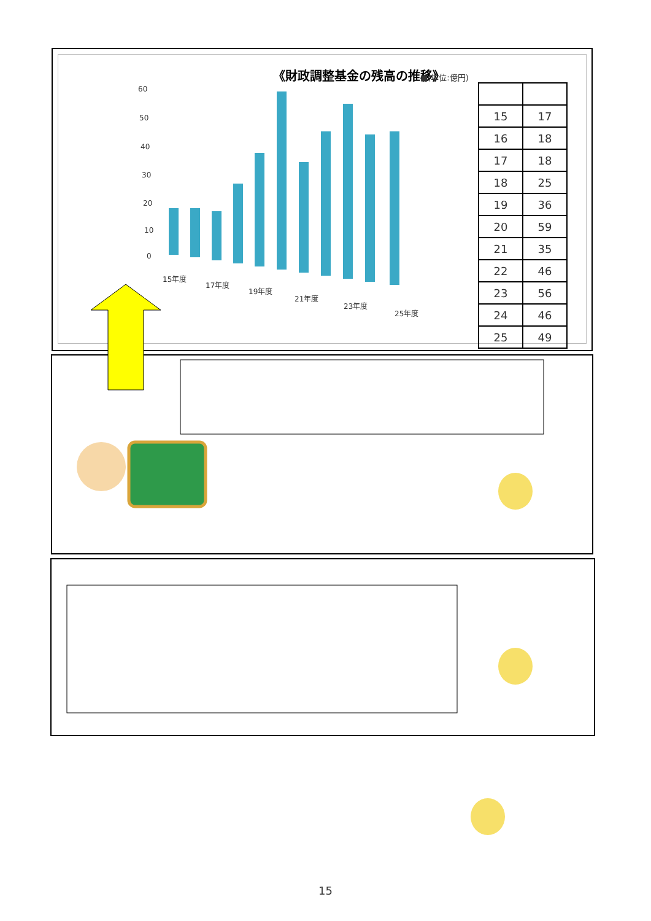《財政調整基金の残高の推移》
■(単位:億円)
60
50
40
30
20
10
0
15年度
17年度
19年度
21年度
23年度
25年度
| 15 | 17 |
| 16 | 18 |
| 17 | 18 |
| 18 | 25 |
| 19 | 36 |
| 20 | 59 |
| 21 | 35 |
| 22 | 46 |
| 23 | 56 |
| 24 | 46 |
| 25 | 49 |
15